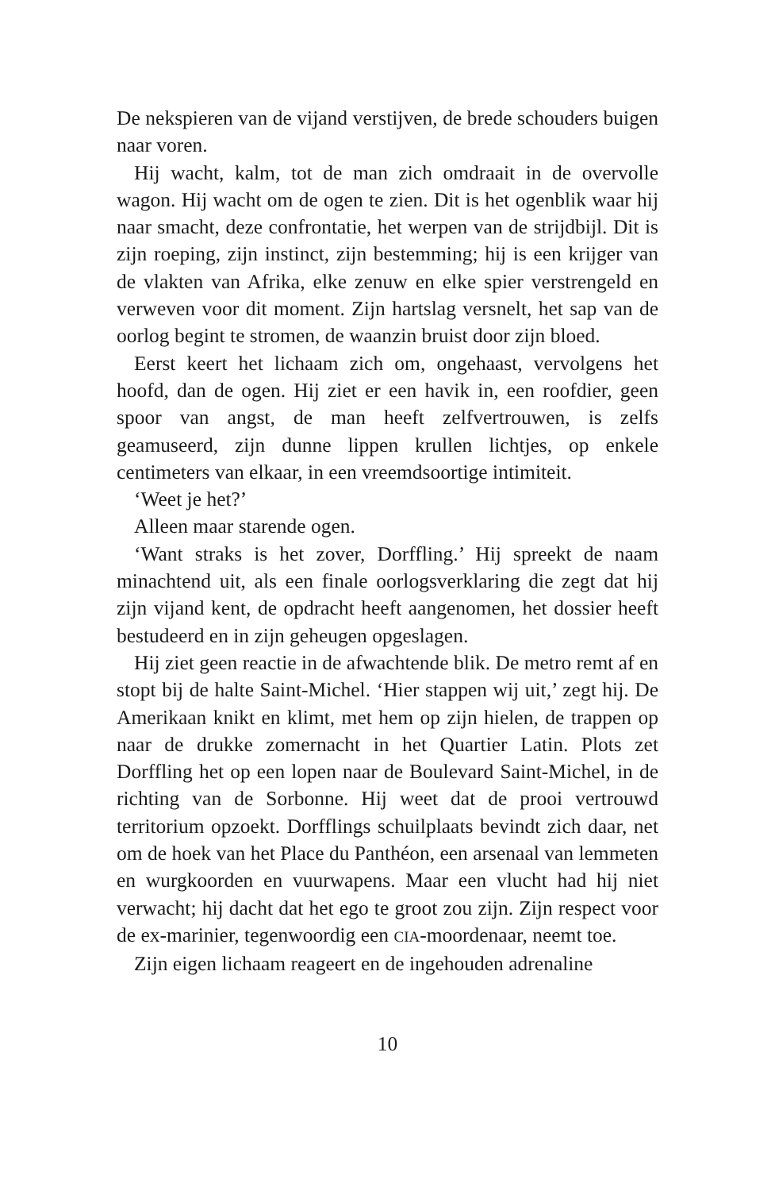De nekspieren van de vijand verstijven, de brede schouders buigen naar voren.
Hij wacht, kalm, tot de man zich omdraait in de overvolle wagon. Hij wacht om de ogen te zien. Dit is het ogenblik waar hij naar smacht, deze confrontatie, het werpen van de strijdbijl. Dit is zijn roeping, zijn instinct, zijn bestemming; hij is een krijger van de vlakten van Afrika, elke zenuw en elke spier verstrengeld en verweven voor dit moment. Zijn hartslag versnelt, het sap van de oorlog begint te stromen, de waanzin bruist door zijn bloed.
Eerst keert het lichaam zich om, ongehaast, vervolgens het hoofd, dan de ogen. Hij ziet er een havik in, een roofdier, geen spoor van angst, de man heeft zelfvertrouwen, is zelfs geamuseerd, zijn dunne lippen krullen lichtjes, op enkele centimeters van elkaar, in een vreemdsoortige intimiteit.
‘Weet je het?’
Alleen maar starende ogen.
‘Want straks is het zover, Dorffling.’ Hij spreekt de naam minachtend uit, als een finale oorlogsverklaring die zegt dat hij zijn vijand kent, de opdracht heeft aangenomen, het dossier heeft bestudeerd en in zijn geheugen opgeslagen.
Hij ziet geen reactie in de afwachtende blik. De metro remt af en stopt bij de halte Saint-Michel. ‘Hier stappen wij uit,’ zegt hij. De Amerikaan knikt en klimt, met hem op zijn hielen, de trappen op naar de drukke zomernacht in het Quartier Latin. Plots zet Dorffling het op een lopen naar de Boulevard Saint-Michel, in de richting van de Sorbonne. Hij weet dat de prooi vertrouwd territorium opzoekt. Dorfflings schuilplaats bevindt zich daar, net om de hoek van het Place du Panthéon, een arsenaal van lemmeten en wurgkoorden en vuurwapens. Maar een vlucht had hij niet verwacht; hij dacht dat het ego te groot zou zijn. Zijn respect voor de ex-marinier, tegenwoordig een CIA-moordenaar, neemt toe.
Zijn eigen lichaam reageert en de ingehouden adrenaline
10